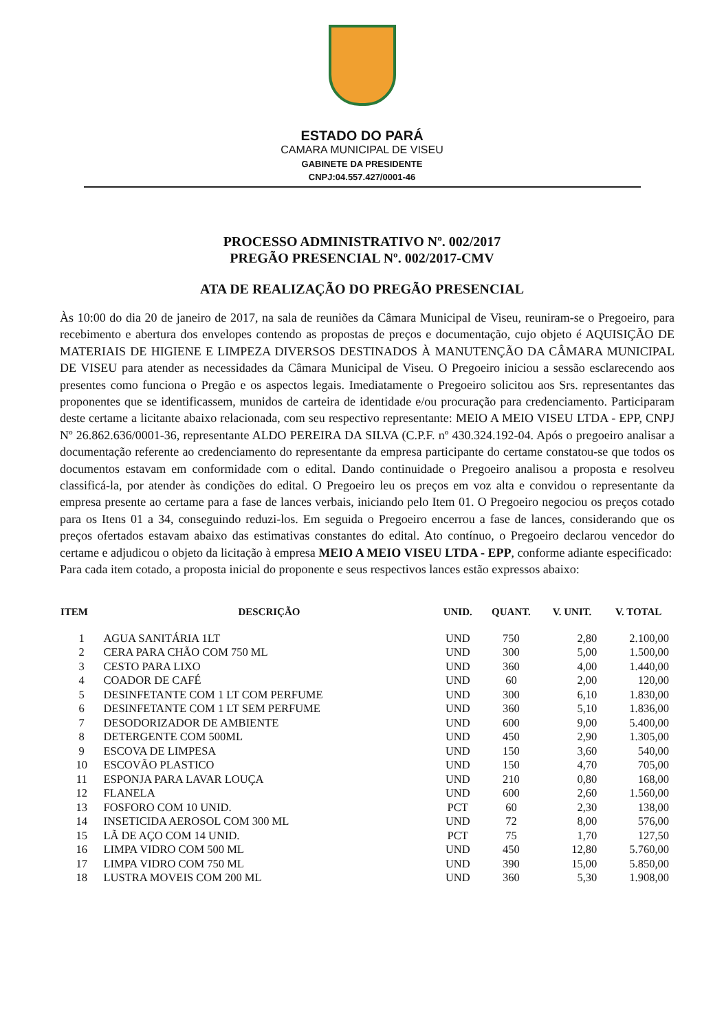ESTADO DO PARÁ
CAMARA MUNICIPAL DE VISEU
GABINETE DA PRESIDENTE
CNPJ:04.557.427/0001-46
PROCESSO ADMINISTRATIVO Nº. 002/2017
PREGÃO PRESENCIAL Nº. 002/2017-CMV
ATA DE REALIZAÇÃO DO PREGÃO PRESENCIAL
Às 10:00 do dia 20 de janeiro de 2017, na sala de reuniões da Câmara Municipal de Viseu, reuniram-se o Pregoeiro, para recebimento e abertura dos envelopes contendo as propostas de preços e documentação, cujo objeto é AQUISIÇÃO DE MATERIAIS DE HIGIENE E LIMPEZA DIVERSOS DESTINADOS À MANUTENÇÃO DA CÂMARA MUNICIPAL DE VISEU para atender as necessidades da Câmara Municipal de Viseu. O Pregoeiro iniciou a sessão esclarecendo aos presentes como funciona o Pregão e os aspectos legais. Imediatamente o Pregoeiro solicitou aos Srs. representantes das proponentes que se identificassem, munidos de carteira de identidade e/ou procuração para credenciamento. Participaram deste certame a licitante abaixo relacionada, com seu respectivo representante: MEIO A MEIO VISEU LTDA - EPP, CNPJ Nº 26.862.636/0001-36, representante ALDO PEREIRA DA SILVA (C.P.F. nº 430.324.192-04. Após o pregoeiro analisar a documentação referente ao credenciamento do representante da empresa participante do certame constatou-se que todos os documentos estavam em conformidade com o edital. Dando continuidade o Pregoeiro analisou a proposta e resolveu classificá-la, por atender às condições do edital. O Pregoeiro leu os preços em voz alta e convidou o representante da empresa presente ao certame para a fase de lances verbais, iniciando pelo Item 01. O Pregoeiro negociou os preços cotado para os Itens 01 a 34, conseguindo reduzi-los. Em seguida o Pregoeiro encerrou a fase de lances, considerando que os preços ofertados estavam abaixo das estimativas constantes do edital. Ato contínuo, o Pregoeiro declarou vencedor do certame e adjudicou o objeto da licitação à empresa MEIO A MEIO VISEU LTDA - EPP, conforme adiante especificado:
Para cada item cotado, a proposta inicial do proponente e seus respectivos lances estão expressos abaixo:
| ITEM | DESCRIÇÃO | UNID. | QUANT. | V. UNIT. | V. TOTAL |
| --- | --- | --- | --- | --- | --- |
| 1 | AGUA SANITÁRIA 1LT | UND | 750 | 2,80 | 2.100,00 |
| 2 | CERA PARA CHÃO COM 750 ML | UND | 300 | 5,00 | 1.500,00 |
| 3 | CESTO PARA LIXO | UND | 360 | 4,00 | 1.440,00 |
| 4 | COADOR DE CAFÉ | UND | 60 | 2,00 | 120,00 |
| 5 | DESINFETANTE COM 1 LT COM PERFUME | UND | 300 | 6,10 | 1.830,00 |
| 6 | DESINFETANTE COM 1 LT SEM PERFUME | UND | 360 | 5,10 | 1.836,00 |
| 7 | DESODORIZADOR DE AMBIENTE | UND | 600 | 9,00 | 5.400,00 |
| 8 | DETERGENTE COM 500ML | UND | 450 | 2,90 | 1.305,00 |
| 9 | ESCOVA DE LIMPESA | UND | 150 | 3,60 | 540,00 |
| 10 | ESCOVÃO PLASTICO | UND | 150 | 4,70 | 705,00 |
| 11 | ESPONJA PARA LAVAR LOUÇA | UND | 210 | 0,80 | 168,00 |
| 12 | FLANELA | UND | 600 | 2,60 | 1.560,00 |
| 13 | FOSFORO COM 10 UNID. | PCT | 60 | 2,30 | 138,00 |
| 14 | INSETICIDA AEROSOL COM 300 ML | UND | 72 | 8,00 | 576,00 |
| 15 | LÃ DE AÇO COM 14 UNID. | PCT | 75 | 1,70 | 127,50 |
| 16 | LIMPA VIDRO COM 500 ML | UND | 450 | 12,80 | 5.760,00 |
| 17 | LIMPA VIDRO COM 750 ML | UND | 390 | 15,00 | 5.850,00 |
| 18 | LUSTRA MOVEIS COM 200 ML | UND | 360 | 5,30 | 1.908,00 |